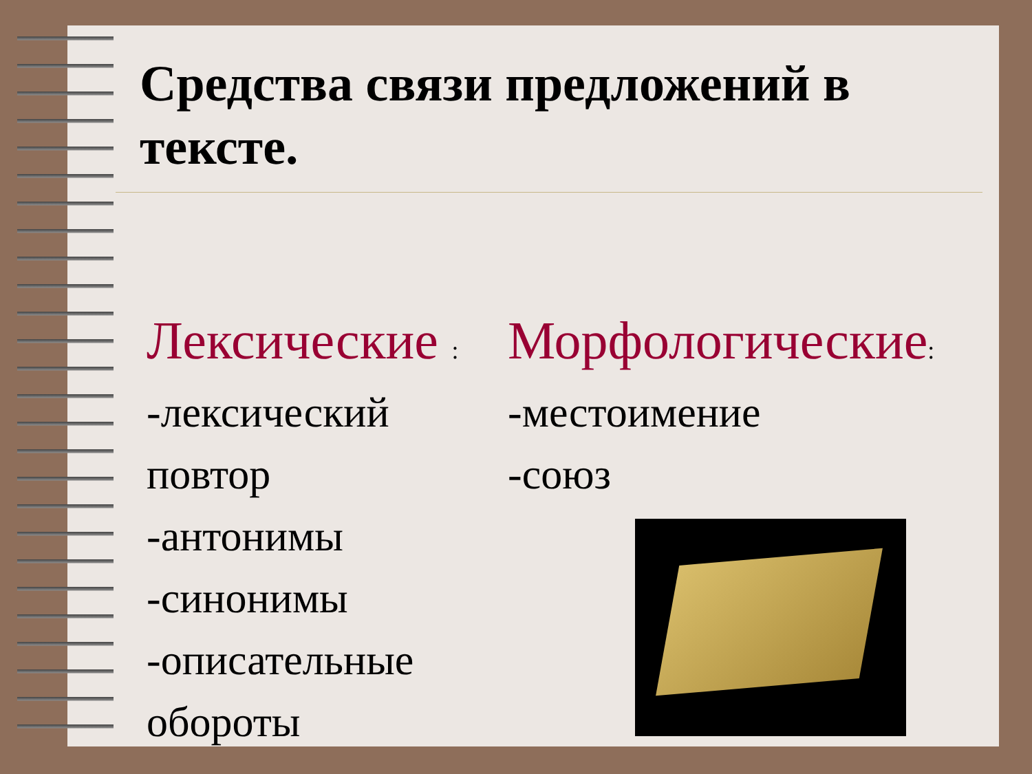Средства связи предложений в тексте.
Лексические :
-лексический повтор
-антонимы
-синонимы
-описательные обороты
Морфологические:
-местоимение
-союз